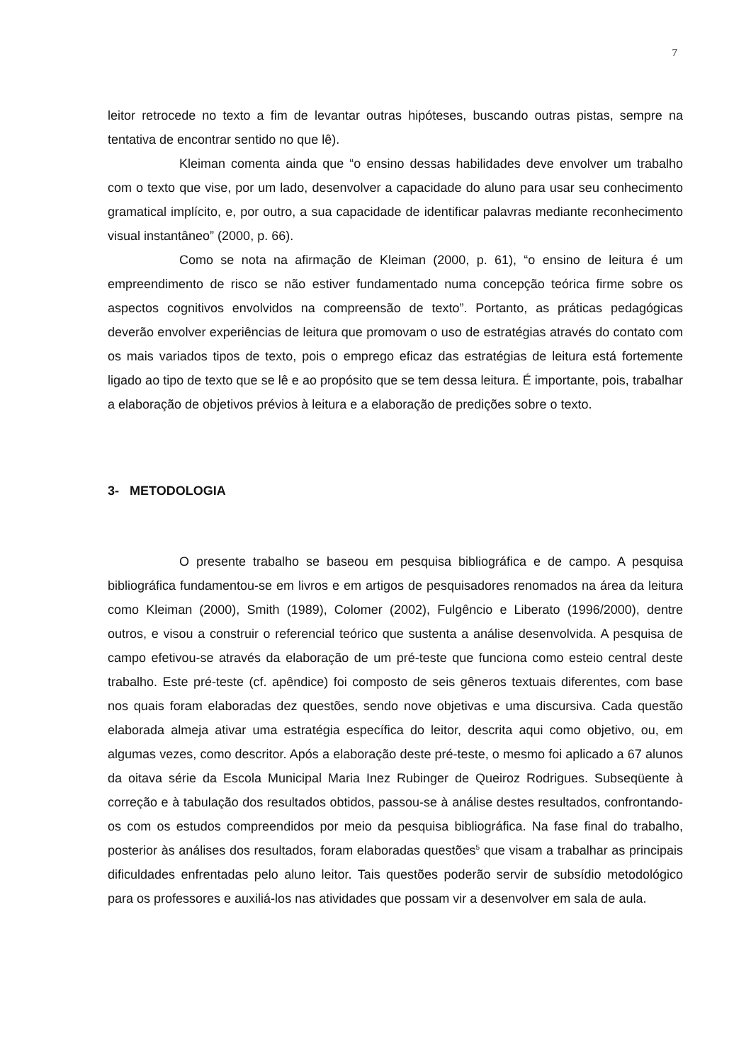7
leitor retrocede no texto a fim de levantar outras hipóteses, buscando outras pistas, sempre na tentativa de encontrar sentido no que lê).
Kleiman comenta ainda que “o ensino dessas habilidades deve envolver um trabalho com o texto que vise, por um lado, desenvolver a capacidade do aluno para usar seu conhecimento gramatical implícito, e, por outro, a sua capacidade de identificar palavras mediante reconhecimento visual instantâneo” (2000, p. 66).
Como se nota na afirmação de Kleiman (2000, p. 61), “o ensino de leitura é um empreendimento de risco se não estiver fundamentado numa concepção teórica firme sobre os aspectos cognitivos envolvidos na compreensão de texto”. Portanto, as práticas pedagógicas deverão envolver experiências de leitura que promovam o uso de estratégias através do contato com os mais variados tipos de texto, pois o emprego eficaz das estratégias de leitura está fortemente ligado ao tipo de texto que se lê e ao propósito que se tem dessa leitura. É importante, pois, trabalhar a elaboração de objetivos prévios à leitura e a elaboração de predições sobre o texto.
3- METODOLOGIA
O presente trabalho se baseou em pesquisa bibliográfica e de campo. A pesquisa bibliográfica fundamentou-se em livros e em artigos de pesquisadores renomados na área da leitura como Kleiman (2000), Smith (1989), Colomer (2002), Fulgêncio e Liberato (1996/2000), dentre outros, e visou a construir o referencial teórico que sustenta a análise desenvolvida. A pesquisa de campo efetivou-se através da elaboração de um pré-teste que funciona como esteio central deste trabalho. Este pré-teste (cf. apêndice) foi composto de seis gêneros textuais diferentes, com base nos quais foram elaboradas dez questões, sendo nove objetivas e uma discursiva. Cada questão elaborada almeja ativar uma estratégia específica do leitor, descrita aqui como objetivo, ou, em algumas vezes, como descritor. Após a elaboração deste pré-teste, o mesmo foi aplicado a 67 alunos da oitava série da Escola Municipal Maria Inez Rubinger de Queiroz Rodrigues. Subseqüente à correção e à tabulação dos resultados obtidos, passou-se à análise destes resultados, confrontando-os com os estudos compreendidos por meio da pesquisa bibliográfica. Na fase final do trabalho, posterior às análises dos resultados, foram elaboradas questões<sup>5</sup> que visam a trabalhar as principais dificuldades enfrentadas pelo aluno leitor. Tais questões poderão servir de subsídio metodológico para os professores e auxiliá-los nas atividades que possam vir a desenvolver em sala de aula.